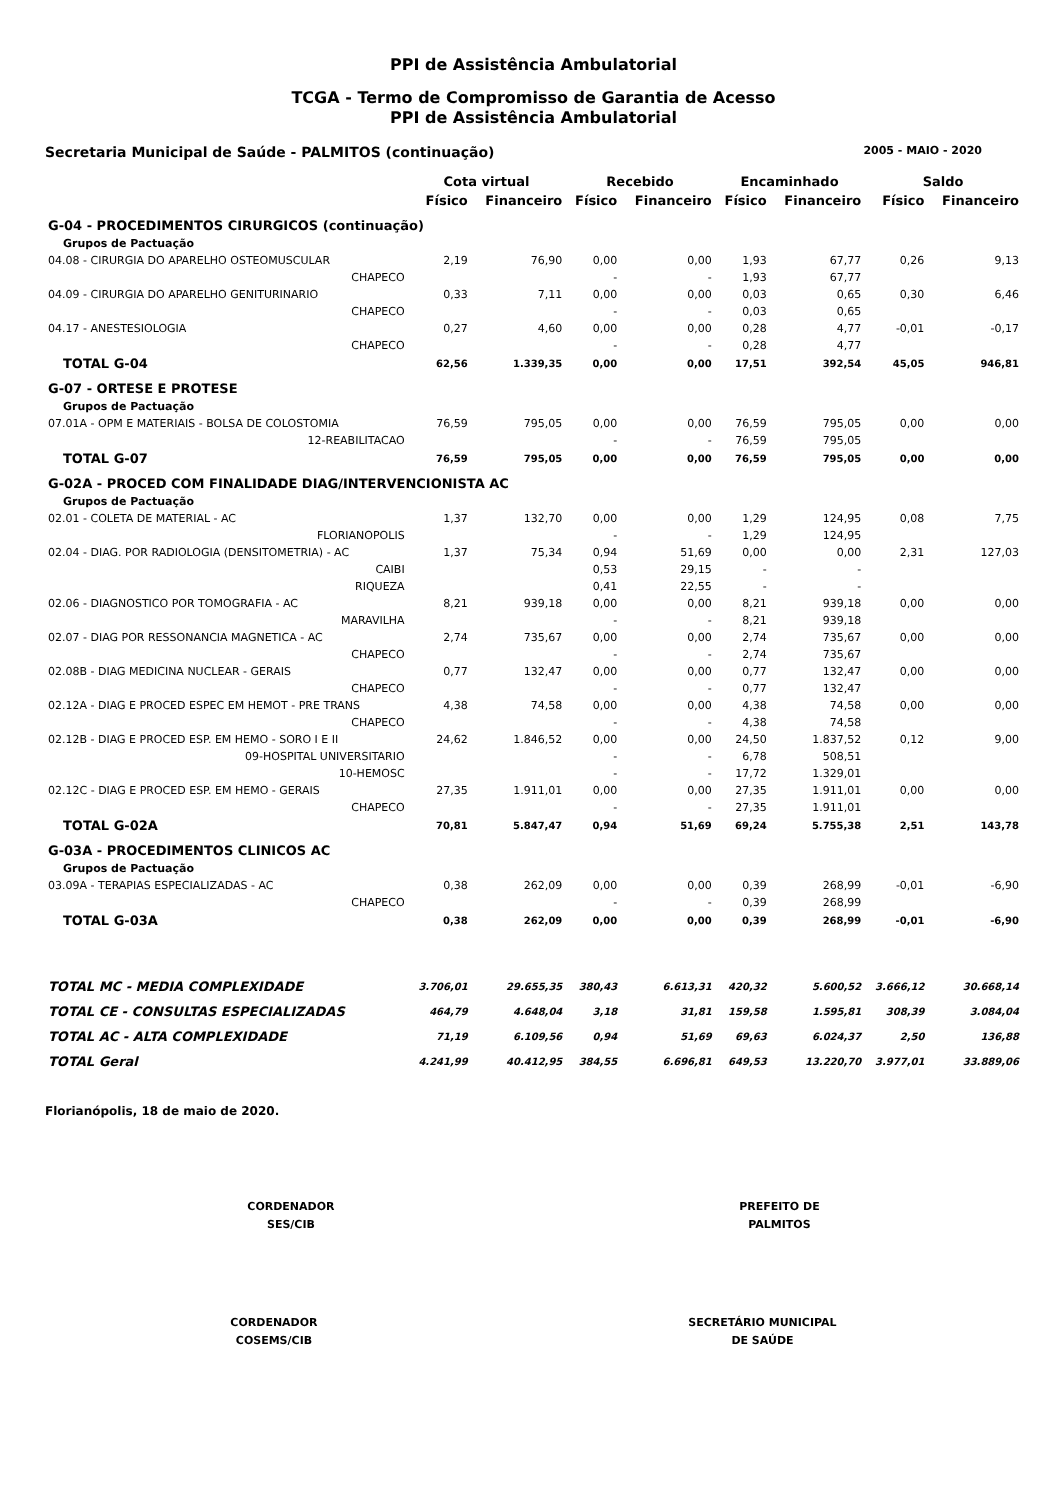PPI de Assistência Ambulatorial
TCGA - Termo de Compromisso de Garantia de Acesso
PPI de Assistência Ambulatorial
Secretaria Municipal de Saúde - PALMITOS (continuação) 2005 - MAIO - 2020
| | Cota virtual | | Recebido | | Encaminhado | | Saldo | |
| --- | --- | --- | --- | --- | --- | --- | --- | --- |
| | Físico | Financeiro | Físico | Financeiro | Físico | Financeiro | Físico | Financeiro |
| G-04 - PROCEDIMENTOS CIRURGICOS (continuação) | | | | | | | | |
| Grupos de Pactuação | | | | | | | | |
| 04.08 - CIRURGIA DO APARELHO OSTEOMUSCULAR | 2,19 | 76,90 | 0,00 | 0,00 | 1,93 | 67,77 | 0,26 | 9,13 |
| CHAPECO | | | - | - | 1,93 | 67,77 | | |
| 04.09 - CIRURGIA DO APARELHO GENITURINARIO | 0,33 | 7,11 | 0,00 | 0,00 | 0,03 | 0,65 | 0,30 | 6,46 |
| CHAPECO | | | - | - | 0,03 | 0,65 | | |
| 04.17 - ANESTESIOLOGIA | 0,27 | 4,60 | 0,00 | 0,00 | 0,28 | 4,77 | -0,01 | -0,17 |
| CHAPECO | | | - | - | 0,28 | 4,77 | | |
| TOTAL G-04 | 62,56 | 1.339,35 | 0,00 | 0,00 | 17,51 | 392,54 | 45,05 | 946,81 |
| G-07 - ORTESE E PROTESE | | | | | | | | |
| Grupos de Pactuação | | | | | | | | |
| 07.01A - OPM E MATERIAIS - BOLSA DE COLOSTOMIA | 76,59 | 795,05 | 0,00 | 0,00 | 76,59 | 795,05 | 0,00 | 0,00 |
| 12-REABILITACAO | | | - | - | 76,59 | 795,05 | | |
| TOTAL G-07 | 76,59 | 795,05 | 0,00 | 0,00 | 76,59 | 795,05 | 0,00 | 0,00 |
| G-02A - PROCED COM FINALIDADE DIAG/INTERVENCIONISTA AC | | | | | | | | |
| Grupos de Pactuação | | | | | | | | |
| 02.01 - COLETA DE MATERIAL - AC | 1,37 | 132,70 | 0,00 | 0,00 | 1,29 | 124,95 | 0,08 | 7,75 |
| FLORIANOPOLIS | | | - | - | 1,29 | 124,95 | | |
| 02.04 - DIAG. POR RADIOLOGIA (DENSITOMETRIA) - AC | 1,37 | 75,34 | 0,94 | 51,69 | 0,00 | 0,00 | 2,31 | 127,03 |
| CAIBI | | | 0,53 | 29,15 | - | - | | |
| RIQUEZA | | | 0,41 | 22,55 | - | - | | |
| 02.06 - DIAGNOSTICO POR TOMOGRAFIA - AC | 8,21 | 939,18 | 0,00 | 0,00 | 8,21 | 939,18 | 0,00 | 0,00 |
| MARAVILHA | | | - | - | 8,21 | 939,18 | | |
| 02.07 - DIAG POR RESSONANCIA MAGNETICA - AC | 2,74 | 735,67 | 0,00 | 0,00 | 2,74 | 735,67 | 0,00 | 0,00 |
| CHAPECO | | | - | - | 2,74 | 735,67 | | |
| 02.08B - DIAG MEDICINA NUCLEAR - GERAIS | 0,77 | 132,47 | 0,00 | 0,00 | 0,77 | 132,47 | 0,00 | 0,00 |
| CHAPECO | | | - | - | 0,77 | 132,47 | | |
| 02.12A - DIAG E PROCED ESPEC EM HEMOT - PRE TRANS | 4,38 | 74,58 | 0,00 | 0,00 | 4,38 | 74,58 | 0,00 | 0,00 |
| CHAPECO | | | - | - | 4,38 | 74,58 | | |
| 02.12B - DIAG E PROCED ESP. EM HEMO - SORO I E II | 24,62 | 1.846,52 | 0,00 | 0,00 | 24,50 | 1.837,52 | 0,12 | 9,00 |
| 09-HOSPITAL UNIVERSITARIO | | | - | - | 6,78 | 508,51 | | |
| 10-HEMOSC | | | - | - | 17,72 | 1.329,01 | | |
| 02.12C - DIAG E PROCED ESP. EM HEMO - GERAIS | 27,35 | 1.911,01 | 0,00 | 0,00 | 27,35 | 1.911,01 | 0,00 | 0,00 |
| CHAPECO | | | - | - | 27,35 | 1.911,01 | | |
| TOTAL G-02A | 70,81 | 5.847,47 | 0,94 | 51,69 | 69,24 | 5.755,38 | 2,51 | 143,78 |
| G-03A - PROCEDIMENTOS CLINICOS AC | | | | | | | | |
| Grupos de Pactuação | | | | | | | | |
| 03.09A - TERAPIAS ESPECIALIZADAS - AC | 0,38 | 262,09 | 0,00 | 0,00 | 0,39 | 268,99 | -0,01 | -6,90 |
| CHAPECO | | | - | - | 0,39 | 268,99 | | |
| TOTAL G-03A | 0,38 | 262,09 | 0,00 | 0,00 | 0,39 | 268,99 | -0,01 | -6,90 |
| TOTAL MC - MEDIA COMPLEXIDADE | 3.706,01 | 29.655,35 | 380,43 | 6.613,31 | 420,32 | 5.600,52 | 3.666,12 | 30.668,14 |
| TOTAL CE - CONSULTAS ESPECIALIZADAS | 464,79 | 4.648,04 | 3,18 | 31,81 | 159,58 | 1.595,81 | 308,39 | 3.084,04 |
| TOTAL AC - ALTA COMPLEXIDADE | 71,19 | 6.109,56 | 0,94 | 51,69 | 69,63 | 6.024,37 | 2,50 | 136,88 |
| TOTAL Geral | 4.241,99 | 40.412,95 | 384,55 | 6.696,81 | 649,53 | 13.220,70 | 3.977,01 | 33.889,06 |
Florianópolis, 18 de maio de 2020.
CORDENADOR
SES/CIB
PREFEITO DE
PALMITOS
CORDENADOR
COSEMS/CIB
SECRETÁRIO MUNICIPAL
DE SAÚDE